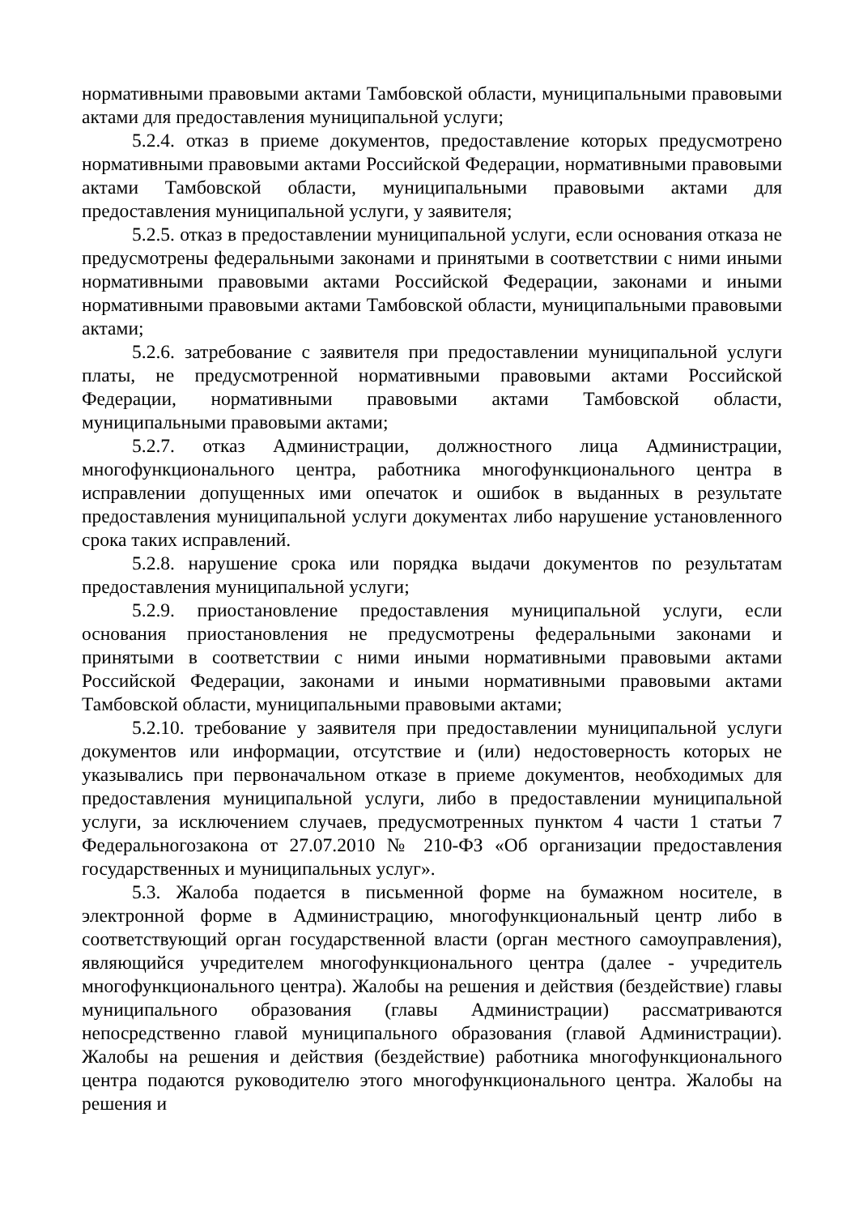нормативными правовыми актами Тамбовской области, муниципальными правовыми актами для предоставления муниципальной услуги;
5.2.4. отказ в приеме документов, предоставление которых предусмотрено нормативными правовыми актами Российской Федерации, нормативными правовыми актами Тамбовской области, муниципальными правовыми актами для предоставления муниципальной услуги, у заявителя;
5.2.5. отказ в предоставлении муниципальной услуги, если основания отказа не предусмотрены федеральными законами и принятыми в соответствии с ними иными нормативными правовыми актами Российской Федерации, законами и иными нормативными правовыми актами Тамбовской области, муниципальными правовыми актами;
5.2.6. затребование с заявителя при предоставлении муниципальной услуги платы, не предусмотренной нормативными правовыми актами Российской Федерации, нормативными правовыми актами Тамбовской области, муниципальными правовыми актами;
5.2.7. отказ Администрации, должностного лица Администрации, многофункционального центра, работника многофункционального центра в исправлении допущенных ими опечаток и ошибок в выданных в результате предоставления муниципальной услуги документах либо нарушение установленного срока таких исправлений.
5.2.8. нарушение срока или порядка выдачи документов по результатам предоставления муниципальной услуги;
5.2.9. приостановление предоставления муниципальной услуги, если основания приостановления не предусмотрены федеральными законами и принятыми в соответствии с ними иными нормативными правовыми актами Российской Федерации, законами и иными нормативными правовыми актами Тамбовской области, муниципальными правовыми актами;
5.2.10. требование у заявителя при предоставлении муниципальной услуги документов или информации, отсутствие и (или) недостоверность которых не указывались при первоначальном отказе в приеме документов, необходимых для предоставления муниципальной услуги, либо в предоставлении муниципальной услуги, за исключением случаев, предусмотренных пунктом 4 части 1 статьи 7 Федеральногозакона от 27.07.2010 № 210-ФЗ «Об организации предоставления государственных и муниципальных услуг».
5.3. Жалоба подается в письменной форме на бумажном носителе, в электронной форме в Администрацию, многофункциональный центр либо в соответствующий орган государственной власти (орган местного самоуправления), являющийся учредителем многофункционального центра (далее - учредитель многофункционального центра). Жалобы на решения и действия (бездействие) главы муниципального образования (главы Администрации) рассматриваются непосредственно главой муниципального образования (главой Администрации). Жалобы на решения и действия (бездействие) работника многофункционального центра подаются руководителю этого многофункционального центра. Жалобы на решения и